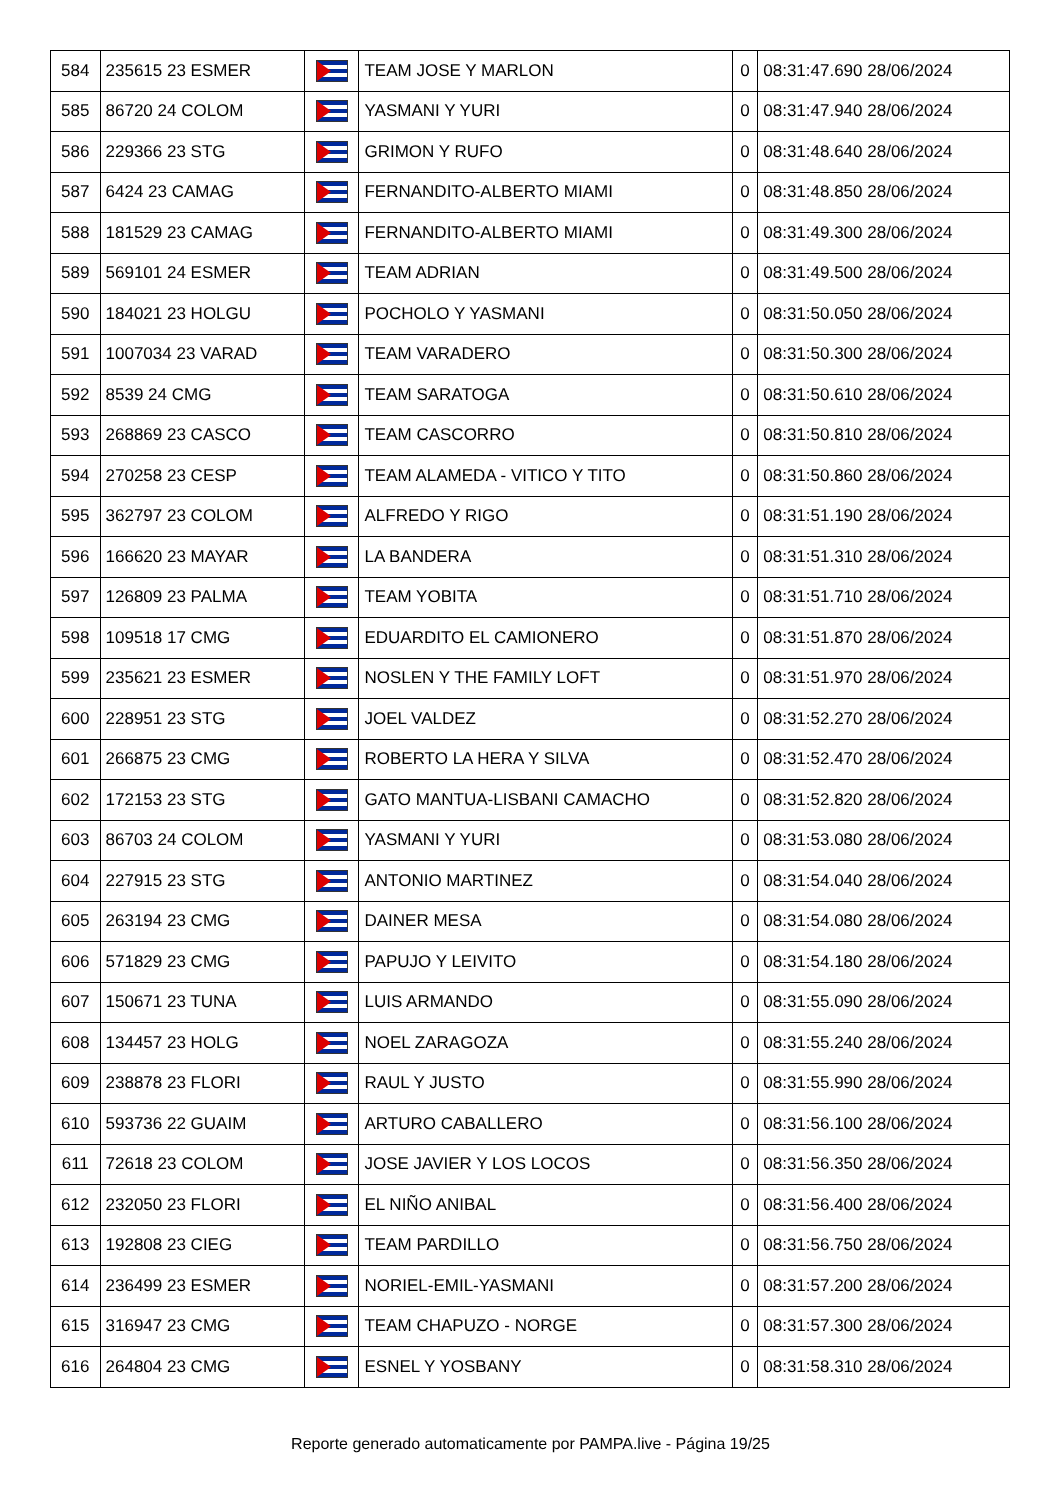| 584 | 235615 23 ESMER | | TEAM JOSE Y MARLON | 0 | 08:31:47.690 28/06/2024 |
| 585 | 86720 24 COLOM | | YASMANI Y YURI | 0 | 08:31:47.940 28/06/2024 |
| 586 | 229366 23 STG | | GRIMON Y RUFO | 0 | 08:31:48.640 28/06/2024 |
| 587 | 6424 23 CAMAG | | FERNANDITO-ALBERTO MIAMI | 0 | 08:31:48.850 28/06/2024 |
| 588 | 181529 23 CAMAG | | FERNANDITO-ALBERTO MIAMI | 0 | 08:31:49.300 28/06/2024 |
| 589 | 569101 24 ESMER | | TEAM ADRIAN | 0 | 08:31:49.500 28/06/2024 |
| 590 | 184021 23 HOLGU | | POCHOLO Y YASMANI | 0 | 08:31:50.050 28/06/2024 |
| 591 | 1007034 23 VARAD | | TEAM VARADERO | 0 | 08:31:50.300 28/06/2024 |
| 592 | 8539 24 CMG | | TEAM SARATOGA | 0 | 08:31:50.610 28/06/2024 |
| 593 | 268869 23 CASCO | | TEAM CASCORRO | 0 | 08:31:50.810 28/06/2024 |
| 594 | 270258 23 CESP | | TEAM ALAMEDA - VITICO Y TITO | 0 | 08:31:50.860 28/06/2024 |
| 595 | 362797 23 COLOM | | ALFREDO Y RIGO | 0 | 08:31:51.190 28/06/2024 |
| 596 | 166620 23 MAYAR | | LA BANDERA | 0 | 08:31:51.310 28/06/2024 |
| 597 | 126809 23 PALMA | | TEAM YOBITA | 0 | 08:31:51.710 28/06/2024 |
| 598 | 109518 17 CMG | | EDUARDITO EL CAMIONERO | 0 | 08:31:51.870 28/06/2024 |
| 599 | 235621 23 ESMER | | NOSLEN Y THE FAMILY LOFT | 0 | 08:31:51.970 28/06/2024 |
| 600 | 228951 23 STG | | JOEL VALDEZ | 0 | 08:31:52.270 28/06/2024 |
| 601 | 266875 23 CMG | | ROBERTO LA HERA Y SILVA | 0 | 08:31:52.470 28/06/2024 |
| 602 | 172153 23 STG | | GATO MANTUA-LISBANI CAMACHO | 0 | 08:31:52.820 28/06/2024 |
| 603 | 86703 24 COLOM | | YASMANI Y YURI | 0 | 08:31:53.080 28/06/2024 |
| 604 | 227915 23 STG | | ANTONIO MARTINEZ | 0 | 08:31:54.040 28/06/2024 |
| 605 | 263194 23 CMG | | DAINER MESA | 0 | 08:31:54.080 28/06/2024 |
| 606 | 571829 23 CMG | | PAPUJO Y LEIVITO | 0 | 08:31:54.180 28/06/2024 |
| 607 | 150671 23 TUNA | | LUIS ARMANDO | 0 | 08:31:55.090 28/06/2024 |
| 608 | 134457 23 HOLG | | NOEL ZARAGOZA | 0 | 08:31:55.240 28/06/2024 |
| 609 | 238878 23 FLORI | | RAUL Y JUSTO | 0 | 08:31:55.990 28/06/2024 |
| 610 | 593736 22 GUAIM | | ARTURO CABALLERO | 0 | 08:31:56.100 28/06/2024 |
| 611 | 72618 23 COLOM | | JOSE JAVIER Y LOS LOCOS | 0 | 08:31:56.350 28/06/2024 |
| 612 | 232050 23 FLORI | | EL NIÑO ANIBAL | 0 | 08:31:56.400 28/06/2024 |
| 613 | 192808 23 CIEG | | TEAM PARDILLO | 0 | 08:31:56.750 28/06/2024 |
| 614 | 236499 23 ESMER | | NORIEL-EMIL-YASMANI | 0 | 08:31:57.200 28/06/2024 |
| 615 | 316947 23 CMG | | TEAM CHAPUZO - NORGE | 0 | 08:31:57.300 28/06/2024 |
| 616 | 264804 23 CMG | | ESNEL Y YOSBANY | 0 | 08:31:58.310 28/06/2024 |
Reporte generado automaticamente por PAMPA.live - Página 19/25